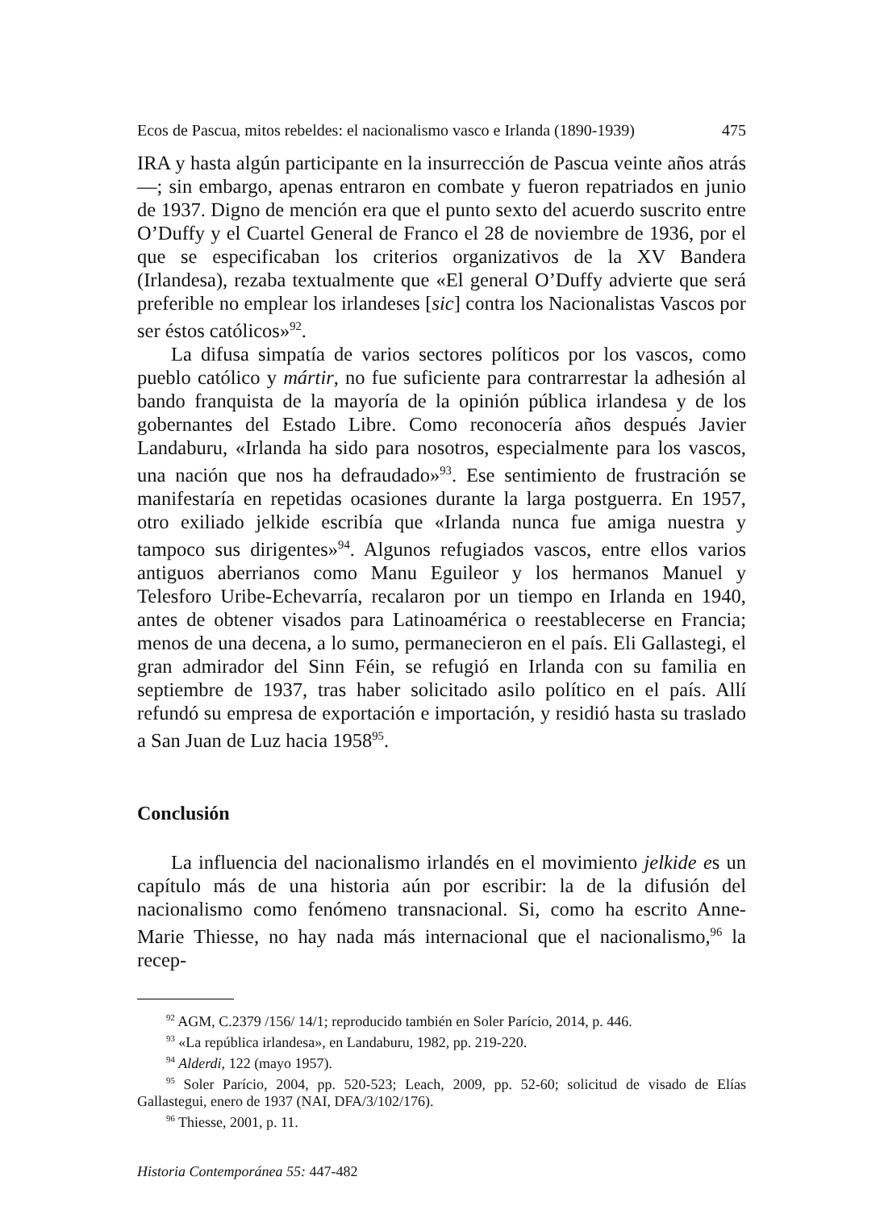Ecos de Pascua, mitos rebeldes: el nacionalismo vasco e Irlanda (1890-1939) 475
IRA y hasta algún participante en la insurrección de Pascua veinte años atrás—; sin embargo, apenas entraron en combate y fueron repatriados en junio de 1937. Digno de mención era que el punto sexto del acuerdo suscrito entre O’Duffy y el Cuartel General de Franco el 28 de noviembre de 1936, por el que se especificaban los criterios organizativos de la XV Bandera (Irlandesa), rezaba textualmente que «El general O’Duffy advierte que será preferible no emplear los irlandeses [sic] contra los Nacionalistas Vascos por ser éstos católicos»<sup>92</sup>.
La difusa simpatía de varios sectores políticos por los vascos, como pueblo católico y mártir, no fue suficiente para contrarrestar la adhesión al bando franquista de la mayoría de la opinión pública irlandesa y de los gobernantes del Estado Libre. Como reconocería años después Javier Landaburu, «Irlanda ha sido para nosotros, especialmente para los vascos, una nación que nos ha defraudado»<sup>93</sup>. Ese sentimiento de frustración se manifestaría en repetidas ocasiones durante la larga postguerra. En 1957, otro exiliado jelkide escribía que «Irlanda nunca fue amiga nuestra y tampoco sus dirigentes»<sup>94</sup>. Algunos refugiados vascos, entre ellos varios antiguos aberrianos como Manu Eguileor y los hermanos Manuel y Telesforo Uribe-Echevarría, recalaron por un tiempo en Irlanda en 1940, antes de obtener visados para Latinoamérica o reestablecerse en Francia; menos de una decena, a lo sumo, permanecieron en el país. Eli Gallastegi, el gran admirador del Sinn Féin, se refugió en Irlanda con su familia en septiembre de 1937, tras haber solicitado asilo político en el país. Allí refundó su empresa de exportación e importación, y residió hasta su traslado a San Juan de Luz hacia 1958<sup>95</sup>.
Conclusión
La influencia del nacionalismo irlandés en el movimiento jelkide es un capítulo más de una historia aún por escribir: la de la difusión del nacionalismo como fenómeno transnacional. Si, como ha escrito Anne-Marie Thiesse, no hay nada más internacional que el nacionalismo,<sup>96</sup> la recep-
<sup>92</sup> AGM, C.2379 /156/ 14/1; reproducido también en Soler Parício, 2014, p. 446.
<sup>93</sup> «La república irlandesa», en Landaburu, 1982, pp. 219-220.
<sup>94</sup> Alderdi, 122 (mayo 1957).
<sup>95</sup> Soler Parício, 2004, pp. 520-523; Leach, 2009, pp. 52-60; solicitud de visado de Elías Gallastegui, enero de 1937 (NAI, DFA/3/102/176).
<sup>96</sup> Thiesse, 2001, p. 11.
Historia Contemporánea 55: 447-482